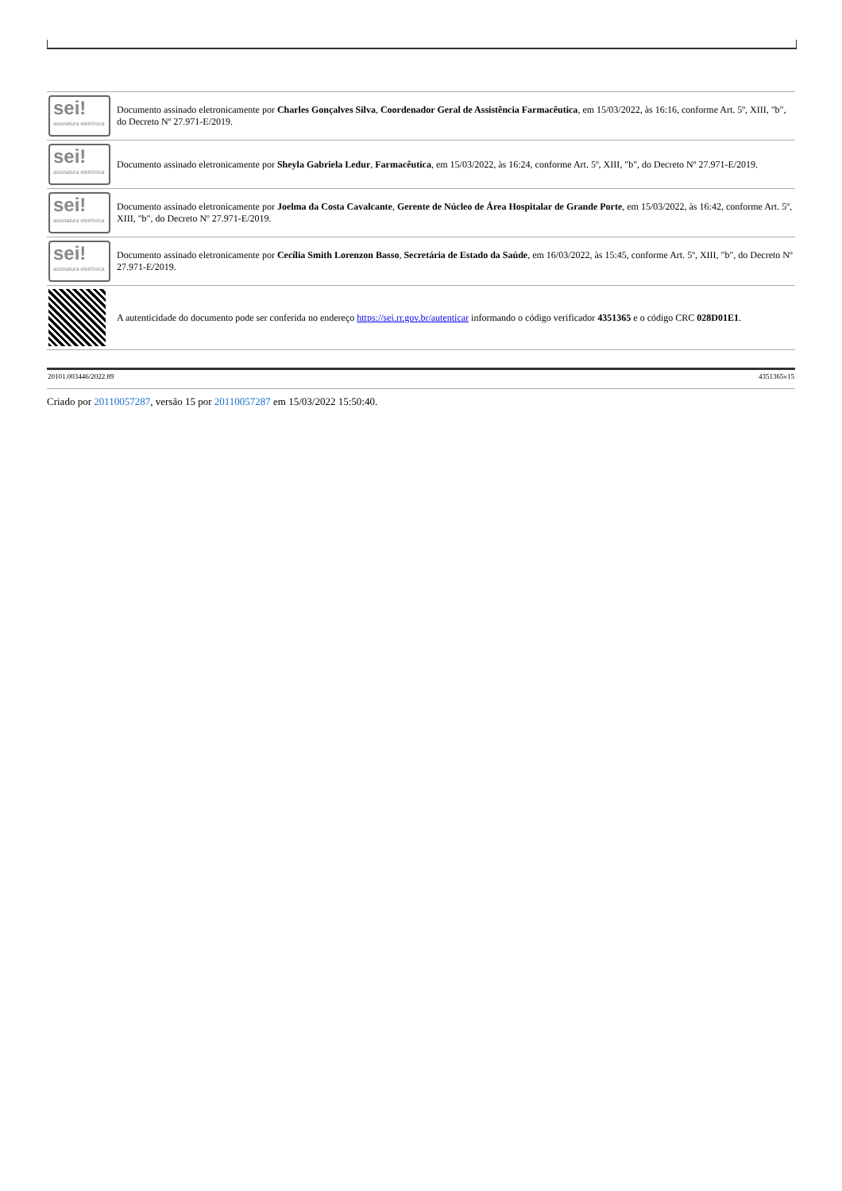| sei! assinatura eletrônica | Documento assinado eletronicamente por Charles Gonçalves Silva , Coordenador Geral de Assistência Farmacêutica , em 15/03/2022, às 16:16, conforme Art. 5º, XIII, "b", do Decreto Nº 27.971-E/2019. |
| sei! assinatura eletrônica | Documento assinado eletronicamente por Sheyla Gabriela Ledur , Farmacêutica , em 15/03/2022, às 16:24, conforme Art. 5º, XIII, "b", do Decreto Nº 27.971-E/2019. |
| sei! assinatura eletrônica | Documento assinado eletronicamente por Joelma da Costa Cavalcante , Gerente de Núcleo de Área Hospitalar de Grande Porte , em 15/03/2022, às 16:42, conforme Art. 5º, XIII, "b", do Decreto Nº 27.971-E/2019. |
| sei! assinatura eletrônica | Documento assinado eletronicamente por Cecília Smith Lorenzon Basso , Secretária de Estado da Saúde , em 16/03/2022, às 15:45, conforme Art. 5º, XIII, "b", do Decreto Nº 27.971-E/2019. |
| | A autenticidade do documento pode ser conferida no endereço https://sei.rr.gov.br/autenticar informando o código verificador 4351365 e o código CRC 028D01E1 . |
20101.003446/2022.89 4351365v15
Criado por 20110057287, versão 15 por 20110057287 em 15/03/2022 15:50:40.